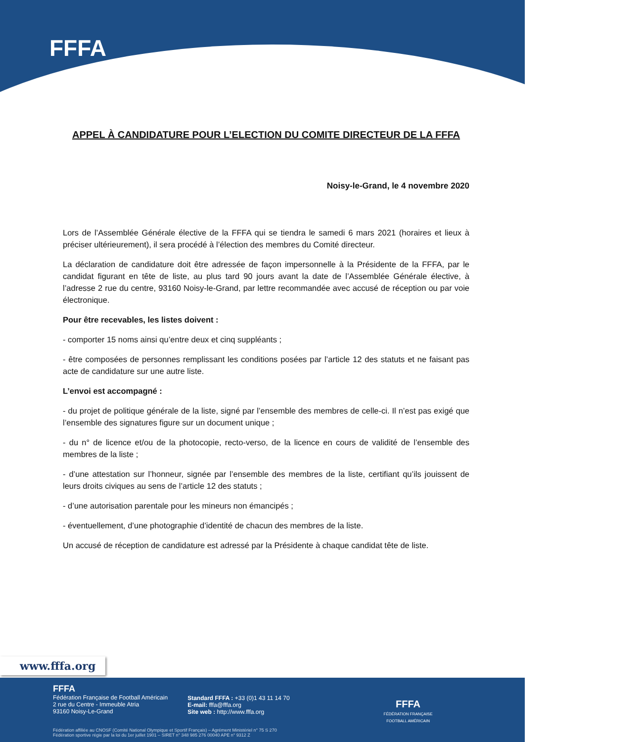FFFA
APPEL À CANDIDATURE POUR L’ELECTION DU COMITE DIRECTEUR DE LA FFFA
Noisy-le-Grand, le 4 novembre 2020
Lors de l’Assemblée Générale élective de la FFFA qui se tiendra le samedi 6 mars 2021 (horaires et lieux à préciser ultérieurement), il sera procédé à l’élection des membres du Comité directeur.
La déclaration de candidature doit être adressée de façon impersonnelle à la Présidente de la FFFA, par le candidat figurant en tête de liste, au plus tard 90 jours avant la date de l’Assemblée Générale élective, à l’adresse 2 rue du centre, 93160 Noisy-le-Grand, par lettre recommandée avec accusé de réception ou par voie électronique.
Pour être recevables, les listes doivent :
- comporter 15 noms ainsi qu’entre deux et cinq suppléants ;
- être composées de personnes remplissant les conditions posées par l’article 12 des statuts et ne faisant pas acte de candidature sur une autre liste.
L’envoi est accompagné :
- du projet de politique générale de la liste, signé par l’ensemble des membres de celle-ci. Il n’est pas exigé que l’ensemble des signatures figure sur un document unique ;
- du n° de licence et/ou de la photocopie, recto-verso, de la licence en cours de validité de l’ensemble des membres de la liste ;
- d’une attestation sur l’honneur, signée par l’ensemble des membres de la liste, certifiant qu’ils jouissent de leurs droits civiques au sens de l’article 12 des statuts ;
- d’une autorisation parentale pour les mineurs non émancipés ;
- éventuellement, d’une photographie d’identité de chacun des membres de la liste.
Un accusé de réception de candidature est adressé par la Présidente à chaque candidat tête de liste.
www.fffa.org
FFFA
Fédération Française de Football Américain
2 rue du Centre - Immeuble Atria
93160 Noisy-Le-Grand
Standard FFFA : +33 (0)1 43 11 14 70
E-mail: fffa@fffa.org
Site web : http://www.fffa.org
FFFA
FÉDÉRATION FRANÇAISE
FOOTBALL AMÉRICAIN
Fédération affiliée au CNOSF (Comité National Olympique et Sportif Français) – Agrément Ministériel n° 75 S 270
Fédération sportive régie par la loi du 1er juillet 1901 – SIRET n° 348 985 276 00040 APE n° 9312 Z